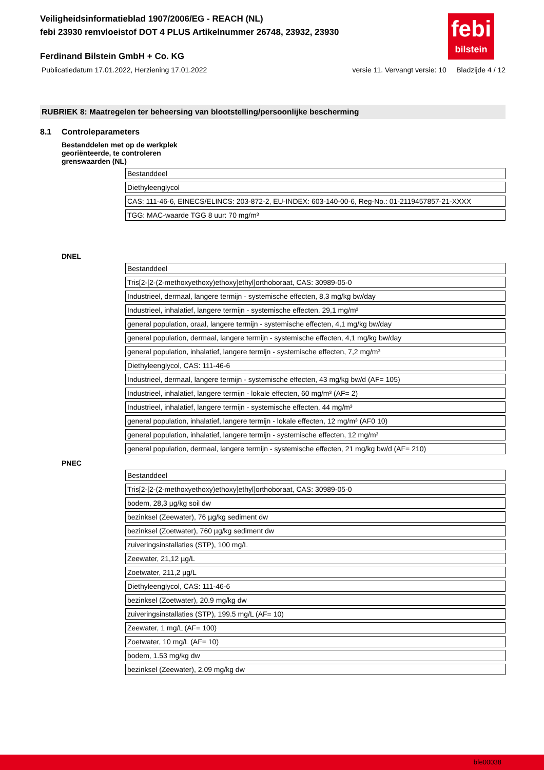febi
bilstein
Veiligheidsinformatieblad 1907/2006/EG - REACH (NL)
febi 23930 remvloeistof DOT 4 PLUS Artikelnummer 26748, 23932, 23930
Ferdinand Bilstein GmbH + Co. KG
Publicatiedatum 17.01.2022, Herziening 17.01.2022 versie 11. Vervangt versie: 10 Bladzijde 4 / 12
RUBRIEK 8: Maatregelen ter beheersing van blootstelling/persoonlijke bescherming
8.1 Controleparameters
Bestanddelen met op de werkplek
georiënteerde, te controleren
grenswaarden (NL)
| Bestanddeel |
| Diethyleenglycol |
| CAS: 111-46-6, EINECS/ELINCS: 203-872-2, EU-INDEX: 603-140-00-6, Reg-No.: 01-2119457857-21-XXXX |
| TGG: MAC-waarde TGG 8 uur: 70 mg/m³ |
DNEL
| Bestanddeel |
| Tris[2-[2-(2-methoxyethoxy)ethoxy]ethyl]orthoboraat, CAS: 30989-05-0 |
| Industrieel, dermaal, langere termijn - systemische effecten, 8,3 mg/kg bw/day |
| Industrieel, inhalatief, langere termijn - systemische effecten, 29,1 mg/m³ |
| general population, oraal, langere termijn - systemische effecten, 4,1 mg/kg bw/day |
| general population, dermaal, langere termijn - systemische effecten, 4,1 mg/kg bw/day |
| general population, inhalatief, langere termijn - systemische effecten, 7,2 mg/m³ |
| Diethyleenglycol, CAS: 111-46-6 |
| Industrieel, dermaal, langere termijn - systemische effecten, 43 mg/kg bw/d (AF= 105) |
| Industrieel, inhalatief, langere termijn - lokale effecten, 60 mg/m³ (AF= 2) |
| Industrieel, inhalatief, langere termijn - systemische effecten, 44 mg/m³ |
| general population, inhalatief, langere termijn - lokale effecten, 12 mg/m³ (AF0 10) |
| general population, inhalatief, langere termijn - systemische effecten, 12 mg/m³ |
| general population, dermaal, langere termijn - systemische effecten, 21 mg/kg bw/d (AF= 210) |
PNEC
| Bestanddeel |
| Tris[2-[2-(2-methoxyethoxy)ethoxy]ethyl]orthoboraat, CAS: 30989-05-0 |
| bodem, 28,3 µg/kg soil dw |
| bezinksel (Zeewater), 76 µg/kg sediment dw |
| bezinksel (Zoetwater), 760 µg/kg sediment dw |
| zuiveringsinstallaties (STP), 100 mg/L |
| Zeewater, 21,12 µg/L |
| Zoetwater, 211,2 µg/L |
| Diethyleenglycol, CAS: 111-46-6 |
| bezinksel (Zoetwater), 20.9 mg/kg dw |
| zuiveringsinstallaties (STP), 199.5 mg/L (AF= 10) |
| Zeewater, 1 mg/L (AF= 100) |
| Zoetwater, 10 mg/L (AF= 10) |
| bodem, 1.53 mg/kg dw |
| bezinksel (Zeewater), 2.09 mg/kg dw |
bfe00038